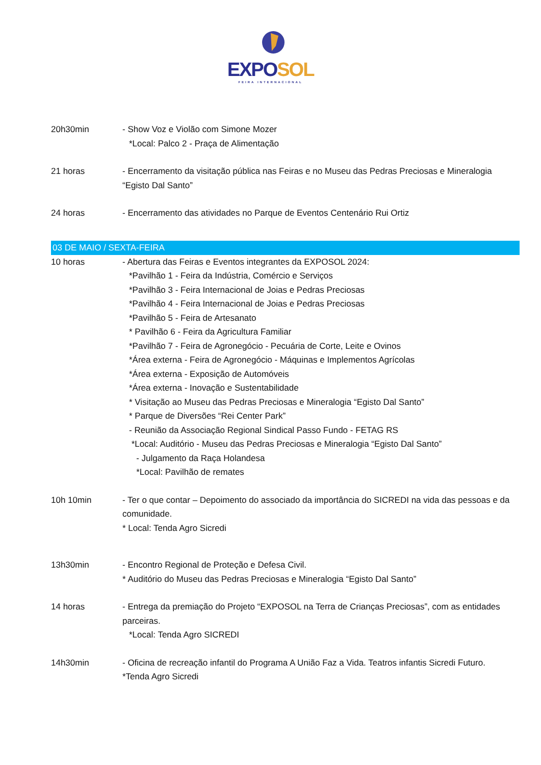EXPO SOL
FEIRA INTERNACIONAL
20h30min - Show Voz e Violão com Simone Mozer
*Local: Palco 2 - Praça de Alimentação
21 horas - Encerramento da visitação pública nas Feiras e no Museu das Pedras Preciosas e Mineralogia “Egisto Dal Santo”
24 horas - Encerramento das atividades no Parque de Eventos Centenário Rui Ortiz
03 DE MAIO / SEXTA-FEIRA
10 horas - Abertura das Feiras e Eventos integrantes da EXPOSOL 2024:
*Pavilhão 1 - Feira da Indústria, Comércio e Serviços
*Pavilhão 3 - Feira Internacional de Joias e Pedras Preciosas
*Pavilhão 4 - Feira Internacional de Joias e Pedras Preciosas
*Pavilhão 5 - Feira de Artesanato
* Pavilhão 6 - Feira da Agricultura Familiar
*Pavilhão 7 - Feira de Agronegócio - Pecuária de Corte, Leite e Ovinos
*Área externa - Feira de Agronegócio - Máquinas e Implementos Agrícolas
*Área externa - Exposição de Automóveis
*Área externa - Inovação e Sustentabilidade
* Visitação ao Museu das Pedras Preciosas e Mineralogia “Egisto Dal Santo”
* Parque de Diversões “Rei Center Park”
- Reunião da Associação Regional Sindical Passo Fundo - FETAG RS
*Local: Auditório - Museu das Pedras Preciosas e Mineralogia “Egisto Dal Santo”
- Julgamento da Raça Holandesa
*Local: Pavilhão de remates
10h 10min - Ter o que contar – Depoimento do associado da importância do SICREDI na vida das pessoas e da comunidade.
* Local: Tenda Agro Sicredi
13h30min - Encontro Regional de Proteção e Defesa Civil.
* Auditório do Museu das Pedras Preciosas e Mineralogia “Egisto Dal Santo”
14 horas - Entrega da premiação do Projeto “EXPOSOL na Terra de Crianças Preciosas”, com as entidades parceiras.
*Local: Tenda Agro SICREDI
14h30min - Oficina de recreação infantil do Programa A União Faz a Vida. Teatros infantis Sicredi Futuro.
*Tenda Agro Sicredi